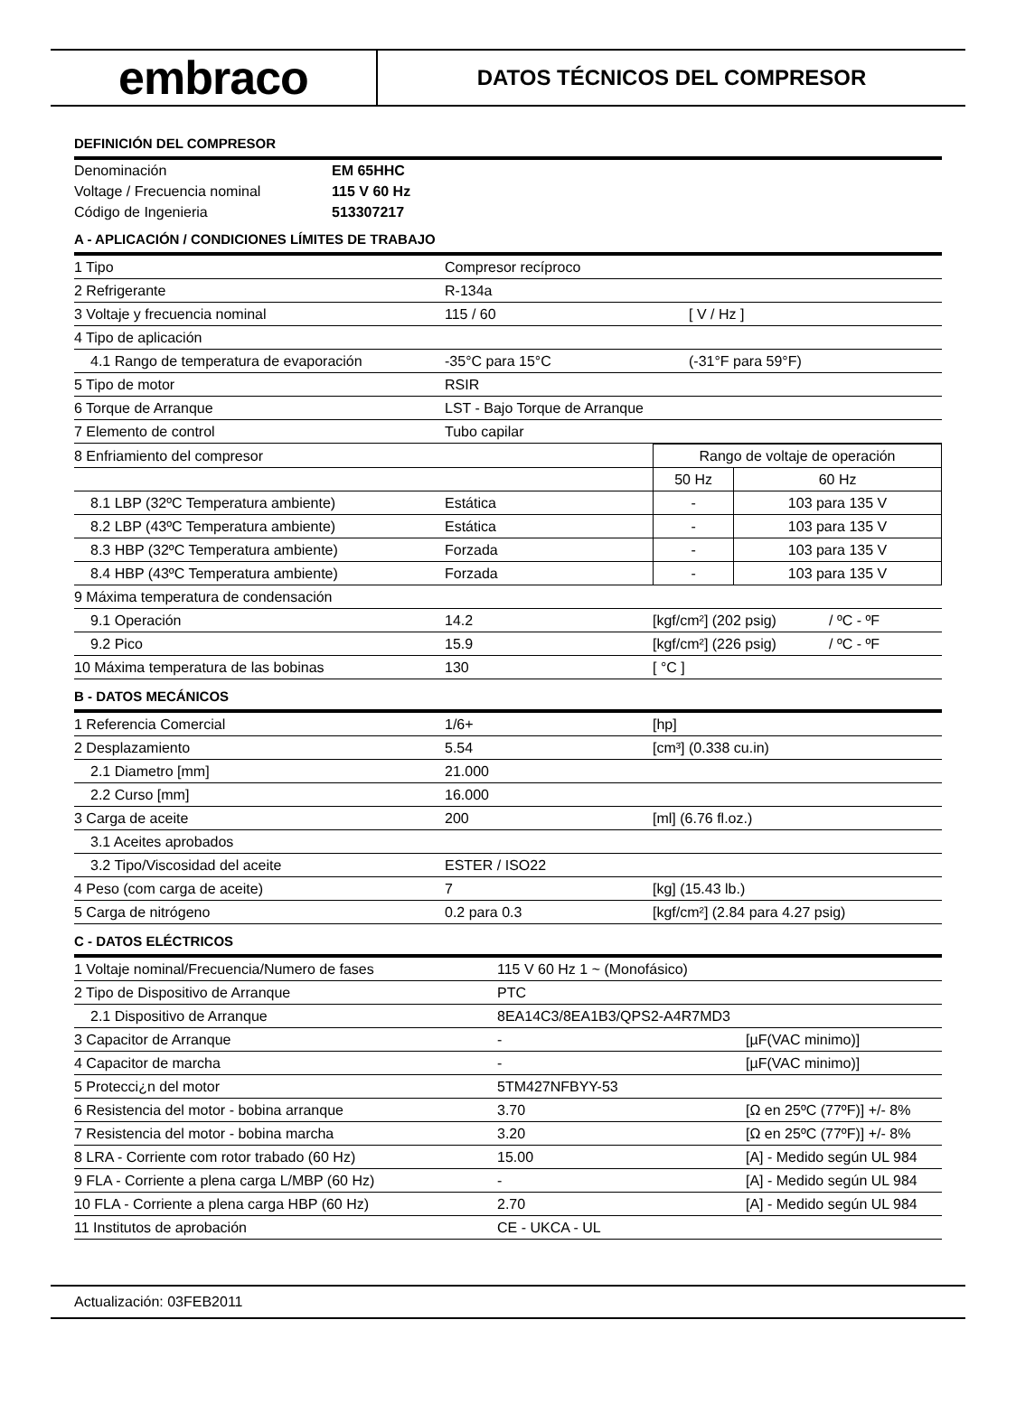embraco
DATOS TÉCNICOS DEL COMPRESOR
DEFINICIÓN DEL COMPRESOR
| Denominación | EM 65HHC |
| Voltage / Frecuencia nominal | 115 V 60 Hz |
| Código de Ingenieria | 513307217 |
A - APLICACIÓN / CONDICIONES LÍMITES DE TRABAJO
| 1 Tipo | Compresor recíproco | |
| 2 Refrigerante | R-134a | |
| 3 Voltaje y frecuencia nominal | 115 / 60 | [ V / Hz ] |
| 4 Tipo de aplicación | | |
| 4.1 Rango de temperatura de evaporación | -35°C para 15°C | (-31°F para 59°F) |
| 5 Tipo de motor | RSIR | |
| 6 Torque de Arranque | LST - Bajo Torque de Arranque | |
| 7 Elemento de control | Tubo capilar | |
| 8 Enfriamiento del compresor | | Rango de voltaje de operación | |
| | | 50 Hz | 60 Hz |
| 8.1 LBP (32ºC Temperatura ambiente) | Estática | - | 103 para 135 V |
| 8.2 LBP (43ºC Temperatura ambiente) | Estática | - | 103 para 135 V |
| 8.3 HBP (32ºC Temperatura ambiente) | Forzada | - | 103 para 135 V |
| 8.4 HBP (43ºC Temperatura ambiente) | Forzada | - | 103 para 135 V |
| 9 Máxima temperatura de condensación | | | |
| 9.1 Operación | 14.2 | [kgf/cm²] (202 psig) | / ºC - ºF |
| 9.2 Pico | 15.9 | [kgf/cm²] (226 psig) | / ºC - ºF |
| 10 Máxima temperatura de las bobinas | 130 | [ °C ] | |
B - DATOS MECÁNICOS
| 1 Referencia Comercial | 1/6+ | [hp] |
| 2 Desplazamiento | 5.54 | [cm³] (0.338 cu.in) |
| 2.1 Diametro [mm] | 21.000 | |
| 2.2 Curso [mm] | 16.000 | |
| 3 Carga de aceite | 200 | [ml] (6.76 fl.oz.) |
| 3.1 Aceites aprobados | | |
| 3.2 Tipo/Viscosidad del aceite | ESTER / ISO22 | |
| 4 Peso (com carga de aceite) | 7 | [kg] (15.43 lb.) |
| 5 Carga de nitrógeno | 0.2 para 0.3 | [kgf/cm²] (2.84 para 4.27 psig) |
C - DATOS ELÉCTRICOS
| 1 Voltaje nominal/Frecuencia/Numero de fases | 115 V 60 Hz 1 ~ (Monofásico) | |
| 2 Tipo de Dispositivo de Arranque | PTC | |
| 2.1 Dispositivo de Arranque | 8EA14C3/8EA1B3/QPS2-A4R7MD3 | |
| 3 Capacitor de Arranque | - | [µF(VAC minimo)] |
| 4 Capacitor de marcha | - | [µF(VAC minimo)] |
| 5 Protecci¿n del motor | 5TM427NFBYY-53 | |
| 6 Resistencia del motor - bobina arranque | 3.70 | [Ω en 25ºC (77ºF)] +/- 8% |
| 7 Resistencia del motor - bobina marcha | 3.20 | [Ω en 25ºC (77ºF)] +/- 8% |
| 8 LRA - Corriente com rotor trabado (60 Hz) | 15.00 | [A] - Medido según UL 984 |
| 9 FLA - Corriente a plena carga L/MBP (60 Hz) | - | [A] - Medido según UL 984 |
| 10 FLA - Corriente a plena carga HBP (60 Hz) | 2.70 | [A] - Medido según UL 984 |
| 11 Institutos de aprobación | CE - UKCA - UL | |
Actualización: 03FEB2011